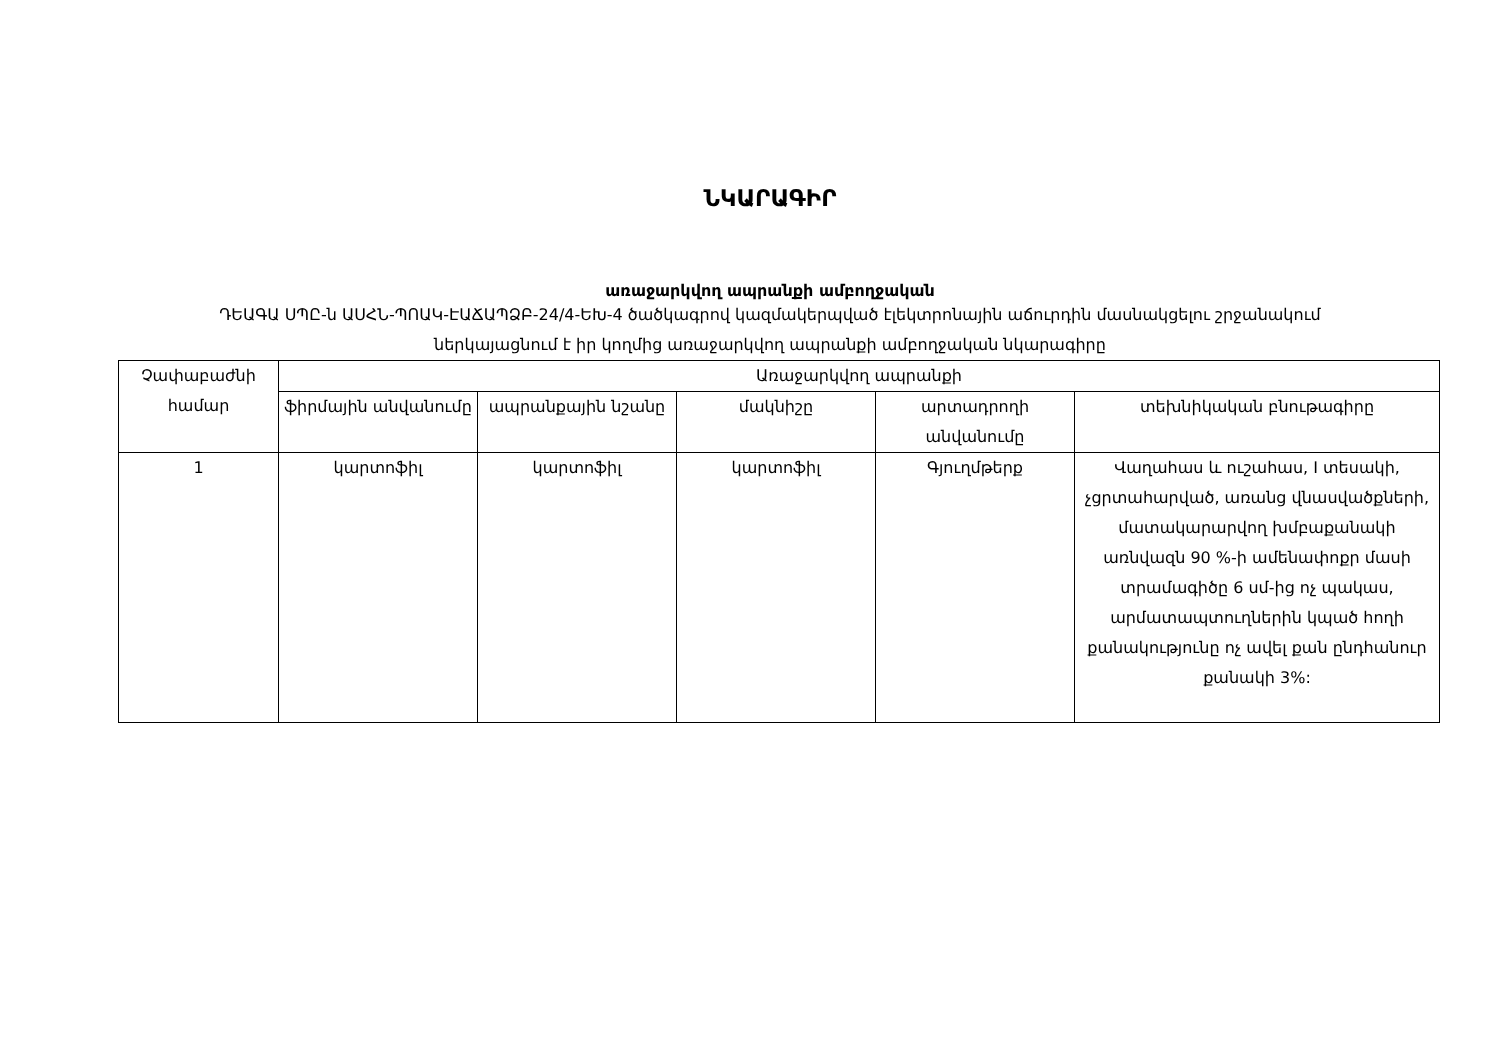ՆԿԱՐԱԳԻՐ
առաջարկվող ապրանքի ամբողջական
ԴԵԱԳԱ ՍՊԸ-ն ԱՍՀՆ-ՊՈԱԿ-ԷԱՃԱՊՁԲ-24/4-ԵԽ-4 ծածկագրով կազմակերպված էլեկտրոնային աճուրդին մասնակցելու շրջանակում
ներկայացնում է իր կողմից առաջարկվող ապրանքի ամբողջական նկարագիրը
| Չափաբաժնի համար | Առաջարկվող ապրանքի | | | | |
| --- | --- | --- | --- | --- | --- |
| | ֆիրմային անվանումը | ապրանքային նշանը | մակնիշը | արտադրողի անվանումը | տեխնիկական բնութագիրը |
| 1 | կարտոֆիլ | կարտոֆիլ | կարտոֆիլ | Գյուղմթերք | Վաղահաս և ուշահաս, I տեսակի, չցրտահարված, առանց վնասվածքների, մատակարարվող խմբաքանակի առնվազն 90 %-ի ամենափոքր մասի տրամագիծը 6 սմ-ից ոչ պակաս, արմատապտուղներին կպած հողի քանակությունը ոչ ավել քան ընդհանուր քանակի 3%: |